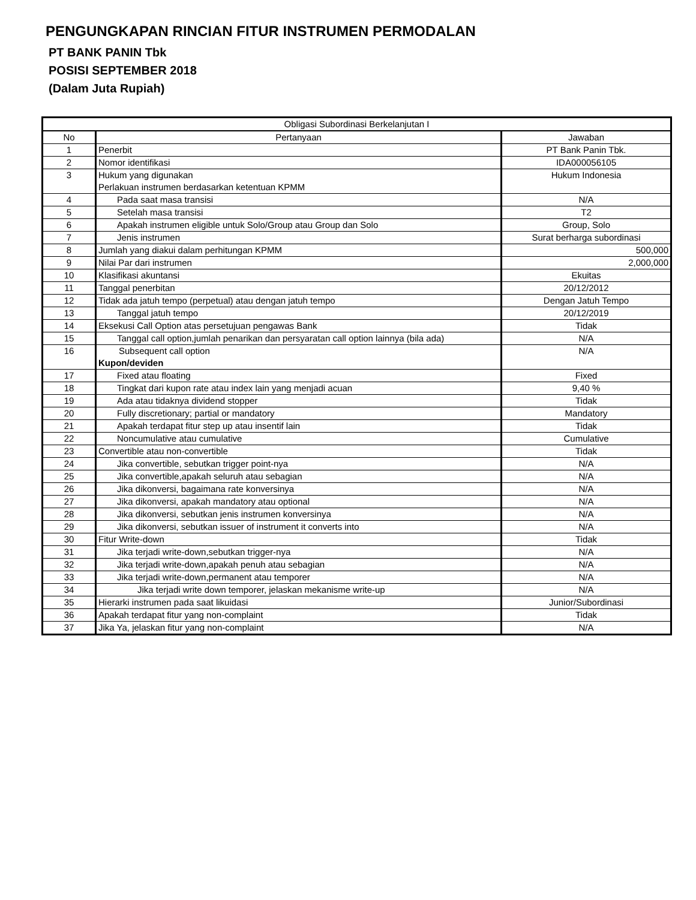PENGUNGKAPAN RINCIAN FITUR INSTRUMEN PERMODALAN
PT BANK PANIN Tbk
POSISI SEPTEMBER 2018
(Dalam Juta Rupiah)
| Obligasi Subordinasi Berkelanjutan I | | |
| No | Pertanyaan | Jawaban |
| 1 | Penerbit | PT Bank Panin Tbk. |
| 2 | Nomor identifikasi | IDA000056105 |
| 3 | Hukum yang digunakan Perlakuan instrumen berdasarkan ketentuan KPMM | Hukum Indonesia |
| 4 | Pada saat masa transisi | N/A |
| 5 | Setelah masa transisi | T2 |
| 6 | Apakah instrumen eligible untuk Solo/Group atau Group dan Solo | Group, Solo |
| 7 | Jenis instrumen | Surat berharga subordinasi |
| 8 | Jumlah yang diakui dalam perhitungan KPMM | 500,000 |
| 9 | Nilai Par dari instrumen | 2,000,000 |
| 10 | Klasifikasi akuntansi | Ekuitas |
| 11 | Tanggal penerbitan | 20/12/2012 |
| 12 | Tidak ada jatuh tempo (perpetual) atau dengan jatuh tempo | Dengan Jatuh Tempo |
| 13 | Tanggal jatuh tempo | 20/12/2019 |
| 14 | Eksekusi Call Option atas persetujuan pengawas Bank | Tidak |
| 15 | Tanggal call option,jumlah penarikan dan persyaratan call option lainnya (bila ada) | N/A |
| 16 | Subsequent call option Kupon/deviden | N/A |
| 17 | Fixed atau floating | Fixed |
| 18 | Tingkat dari kupon rate atau index lain yang menjadi acuan | 9,40 % |
| 19 | Ada atau tidaknya dividend stopper | Tidak |
| 20 | Fully discretionary; partial or mandatory | Mandatory |
| 21 | Apakah terdapat fitur step up atau insentif lain | Tidak |
| 22 | Noncumulative atau cumulative | Cumulative |
| 23 | Convertible atau non-convertible | Tidak |
| 24 | Jika convertible, sebutkan trigger point-nya | N/A |
| 25 | Jika convertible,apakah seluruh atau sebagian | N/A |
| 26 | Jika dikonversi, bagaimana rate konversinya | N/A |
| 27 | Jika dikonversi, apakah mandatory atau optional | N/A |
| 28 | Jika dikonversi, sebutkan jenis instrumen konversinya | N/A |
| 29 | Jika dikonversi, sebutkan issuer of instrument it converts into | N/A |
| 30 | Fitur Write-down | Tidak |
| 31 | Jika terjadi write-down,sebutkan trigger-nya | N/A |
| 32 | Jika terjadi write-down,apakah penuh atau sebagian | N/A |
| 33 | Jika terjadi write-down,permanent atau temporer | N/A |
| 34 | Jika terjadi write down temporer, jelaskan mekanisme write-up | N/A |
| 35 | Hierarki instrumen pada saat likuidasi | Junior/Subordinasi |
| 36 | Apakah terdapat fitur yang non-complaint | Tidak |
| 37 | Jika Ya, jelaskan fitur yang non-complaint | N/A |